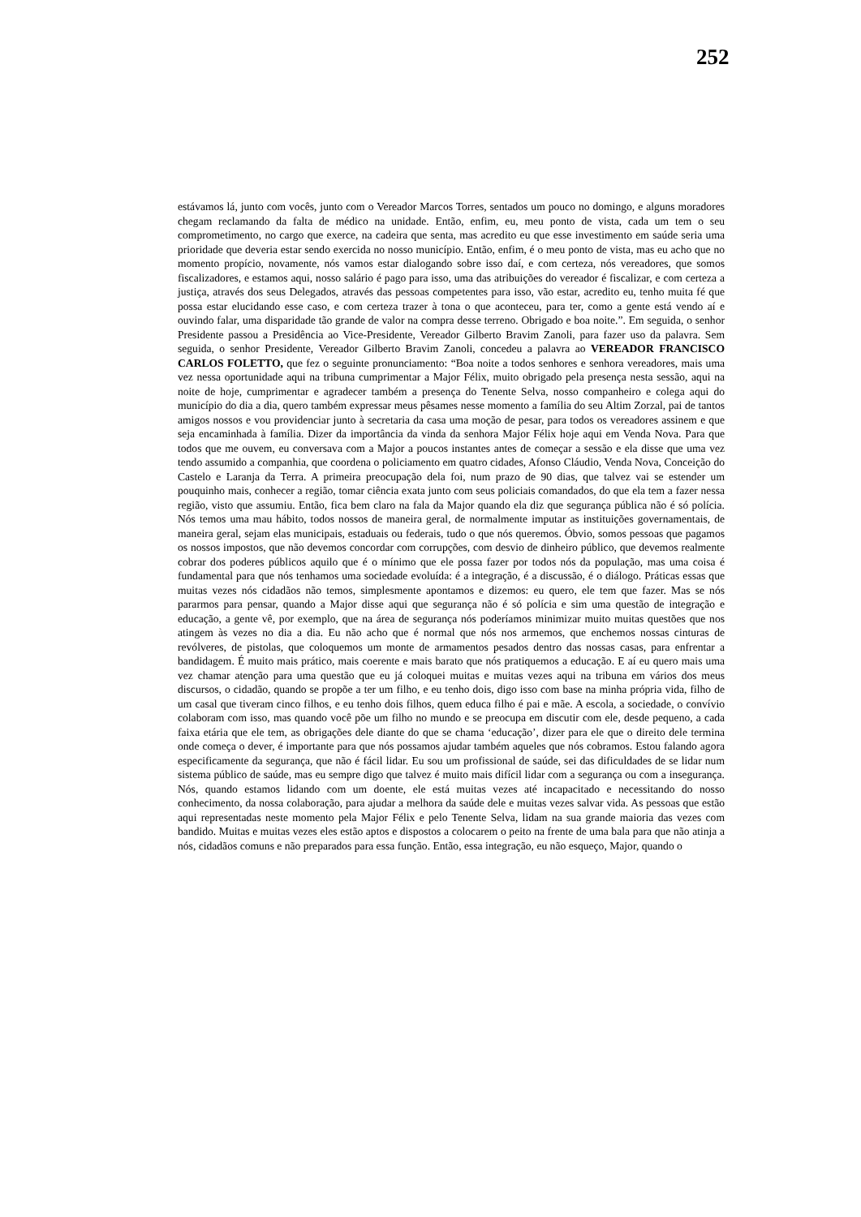252
estávamos lá, junto com vocês, junto com o Vereador Marcos Torres, sentados um pouco no domingo, e alguns moradores chegam reclamando da falta de médico na unidade. Então, enfim, eu, meu ponto de vista, cada um tem o seu comprometimento, no cargo que exerce, na cadeira que senta, mas acredito eu que esse investimento em saúde seria uma prioridade que deveria estar sendo exercida no nosso município. Então, enfim, é o meu ponto de vista, mas eu acho que no momento propício, novamente, nós vamos estar dialogando sobre isso daí, e com certeza, nós vereadores, que somos fiscalizadores, e estamos aqui, nosso salário é pago para isso, uma das atribuições do vereador é fiscalizar, e com certeza a justiça, através dos seus Delegados, através das pessoas competentes para isso, vão estar, acredito eu, tenho muita fé que possa estar elucidando esse caso, e com certeza trazer à tona o que aconteceu, para ter, como a gente está vendo aí e ouvindo falar, uma disparidade tão grande de valor na compra desse terreno. Obrigado e boa noite.”. Em seguida, o senhor Presidente passou a Presidência ao Vice-Presidente, Vereador Gilberto Bravim Zanoli, para fazer uso da palavra. Sem seguida, o senhor Presidente, Vereador Gilberto Bravim Zanoli, concedeu a palavra ao VEREADOR FRANCISCO CARLOS FOLETTO, que fez o seguinte pronunciamento: “Boa noite a todos senhores e senhora vereadores, mais uma vez nessa oportunidade aqui na tribuna cumprimentar a Major Félix, muito obrigado pela presença nesta sessão, aqui na noite de hoje, cumprimentar e agradecer também a presença do Tenente Selva, nosso companheiro e colega aqui do município do dia a dia, quero também expressar meus pêsames nesse momento a família do seu Altim Zorzal, pai de tantos amigos nossos e vou providenciar junto à secretaria da casa uma moção de pesar, para todos os vereadores assinem e que seja encaminhada à família. Dizer da importância da vinda da senhora Major Félix hoje aqui em Venda Nova. Para que todos que me ouvem, eu conversava com a Major a poucos instantes antes de começar a sessão e ela disse que uma vez tendo assumido a companhia, que coordena o policiamento em quatro cidades, Afonso Cláudio, Venda Nova, Conceição do Castelo e Laranja da Terra. A primeira preocupação dela foi, num prazo de 90 dias, que talvez vai se estender um pouquinho mais, conhecer a região, tomar ciência exata junto com seus policiais comandados, do que ela tem a fazer nessa região, visto que assumiu. Então, fica bem claro na fala da Major quando ela diz que segurança pública não é só polícia. Nós temos uma mau hábito, todos nossos de maneira geral, de normalmente imputar as instituições governamentais, de maneira geral, sejam elas municipais, estaduais ou federais, tudo o que nós queremos. Óbvio, somos pessoas que pagamos os nossos impostos, que não devemos concordar com corrupções, com desvio de dinheiro público, que devemos realmente cobrar dos poderes públicos aquilo que é o mínimo que ele possa fazer por todos nós da população, mas uma coisa é fundamental para que nós tenhamos uma sociedade evoluída: é a integração, é a discussão, é o diálogo. Práticas essas que muitas vezes nós cidadãos não temos, simplesmente apontamos e dizemos: eu quero, ele tem que fazer. Mas se nós pararmos para pensar, quando a Major disse aqui que segurança não é só polícia e sim uma questão de integração e educação, a gente vê, por exemplo, que na área de segurança nós poderíamos minimizar muito muitas questões que nos atingem às vezes no dia a dia. Eu não acho que é normal que nós nos armemos, que enchemos nossas cinturas de revólveres, de pistolas, que coloquemos um monte de armamentos pesados dentro das nossas casas, para enfrentar a bandidagem. É muito mais prático, mais coerente e mais barato que nós pratiquemos a educação. E aí eu quero mais uma vez chamar atenção para uma questão que eu já coloquei muitas e muitas vezes aqui na tribuna em vários dos meus discursos, o cidadão, quando se propõe a ter um filho, e eu tenho dois, digo isso com base na minha própria vida, filho de um casal que tiveram cinco filhos, e eu tenho dois filhos, quem educa filho é pai e mãe. A escola, a sociedade, o convívio colaboram com isso, mas quando você põe um filho no mundo e se preocupa em discutir com ele, desde pequeno, a cada faixa etária que ele tem, as obrigações dele diante do que se chama ‘educação’, dizer para ele que o direito dele termina onde começa o dever, é importante para que nós possamos ajudar também aqueles que nós cobramos. Estou falando agora especificamente da segurança, que não é fácil lidar. Eu sou um profissional de saúde, sei das dificuldades de se lidar num sistema público de saúde, mas eu sempre digo que talvez é muito mais difícil lidar com a segurança ou com a insegurança. Nós, quando estamos lidando com um doente, ele está muitas vezes até incapacitado e necessitando do nosso conhecimento, da nossa colaboração, para ajudar a melhora da saúde dele e muitas vezes salvar vida. As pessoas que estão aqui representadas neste momento pela Major Félix e pelo Tenente Selva, lidam na sua grande maioria das vezes com bandido. Muitas e muitas vezes eles estão aptos e dispostos a colocarem o peito na frente de uma bala para que não atinja a nós, cidadãos comuns e não preparados para essa função. Então, essa integração, eu não esqueço, Major, quando o